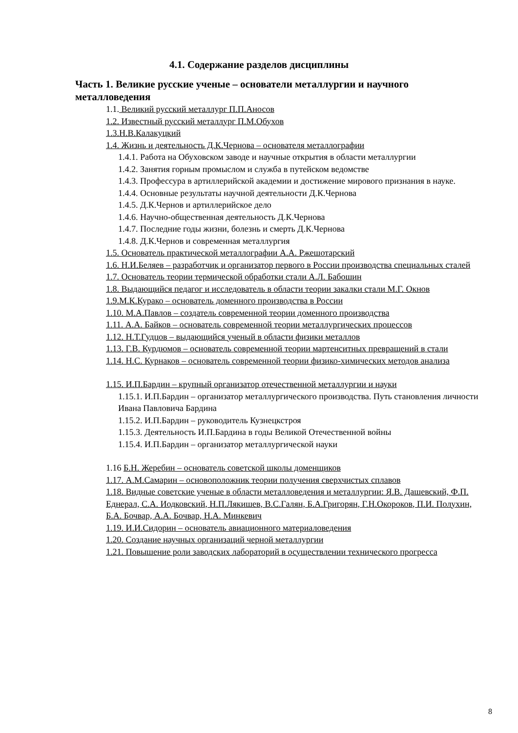4.1. Содержание разделов дисциплины
Часть 1. Великие русские ученые – основатели металлургии и научного металловедения
1.1. Великий русский металлург П.П.Аносов
1.2. Известный русский металлург П.М.Обухов
1.3.Н.В.Калакуцкий
1.4. Жизнь и деятельность Д.К.Чернова – основателя металлографии
1.4.1. Работа на Обуховском заводе и научные открытия в области металлургии
1.4.2. Занятия горным промыслом и служба в путейском ведомстве
1.4.3. Профессура в артиллерийской академии и достижение мирового признания в науке.
1.4.4. Основные результаты научной деятельности Д.К.Чернова
1.4.5. Д.К.Чернов и артиллерийское дело
1.4.6. Научно-общественная деятельность Д.К.Чернова
1.4.7. Последние годы жизни, болезнь и смерть Д.К.Чернова
1.4.8. Д.К.Чернов и современная металлургия
1.5. Основатель практической металлографии А.А. Ржешотарский
1.6. Н.И.Беляев – разработчик и организатор первого в России производства специальных сталей
1.7. Основатель теории термической обработки стали А.Л. Бабошин
1.8. Выдающийся педагог и исследователь в области теории закалки стали М.Г. Окнов
1.9.М.К.Курако – основатель доменного производства в России
1.10. М.А.Павлов – создатель современной теории доменного производства
1.11. А.А. Байков – основатель современной теории металлургических процессов
1.12. Н.Т.Гудцов – выдающийся ученый в области физики металлов
1.13. Г.В. Курдюмов – основатель современной теории мартенситных превращений в стали
1.14. Н.С. Курнаков – основатель современной теории физико-химических методов анализа
1.15. И.П.Бардин – крупный организатор отечественной металлургии и науки
1.15.1. И.П.Бардин – организатор металлургического производства. Путь становления личности Ивана Павловича Бардина
1.15.2. И.П.Бардин – руководитель Кузнецкстроя
1.15.3. Деятельность И.П.Бардина в годы Великой Отечественной войны
1.15.4. И.П.Бардин – организатор металлургической науки
1.16 Б.Н. Жеребин – основатель советской школы доменщиков
1.17. А.М.Самарин – основоположник теории получения сверхчистых сплавов
1.18. Видные советские ученые в области металловедения и металлургии: Я.В. Дашевский, Ф.П. Еднерал, С.А. Иодковский, Н.П.Лякишев, В.С.Галян, Б.А.Григорян, Г.Н.Окороков, П.И. Полухин, Б.А. Бочвар, А.А. Бочвар, Н.А. Минкевич
1.19. И.И.Сидорин – основатель авиационного материаловедения
1.20. Создание научных организаций черной металлургии
1.21. Повышение роли заводских лабораторий в осуществлении технического прогресса
8